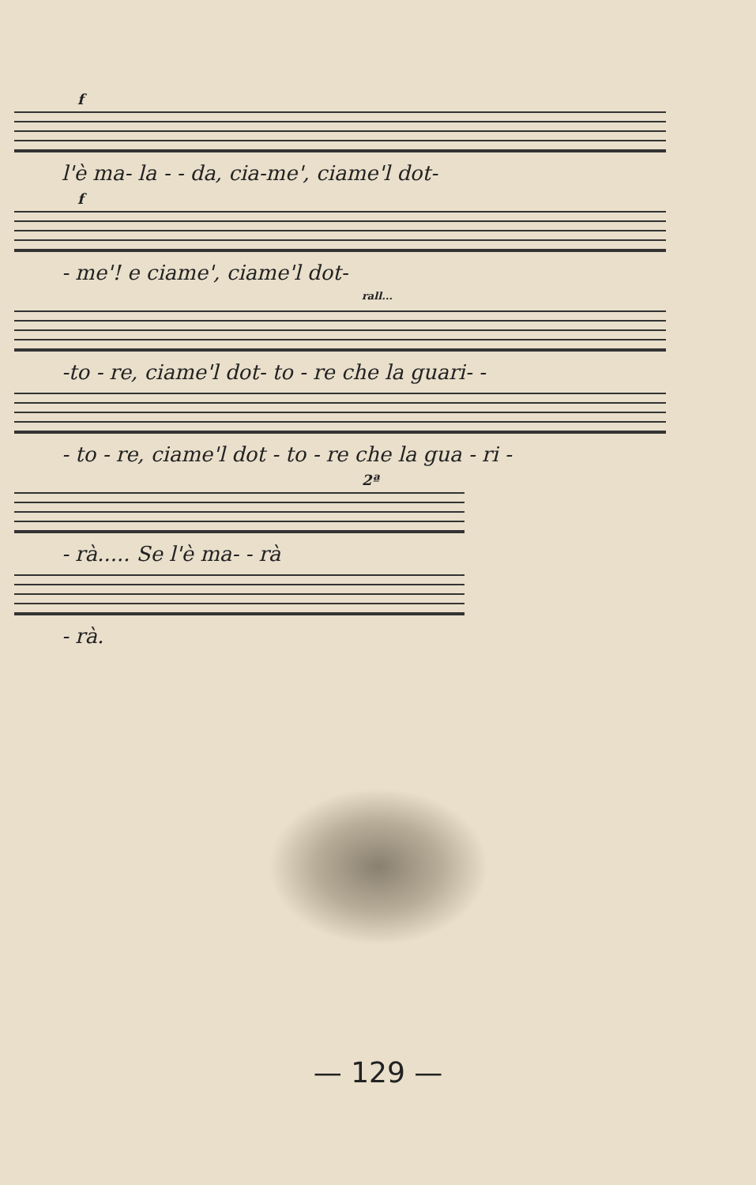f
l'è ma- la - - da, cia-me', ciame'l dot-
f
- me'! e ciame', ciame'l dot-
rall...
-to - re, ciame'l dot- to - re che la guari- -
- to - re, ciame'l dot - to - re che la gua - ri -
2ª
- rà..... Se l'è ma- - rà
- rà.
— 129 —